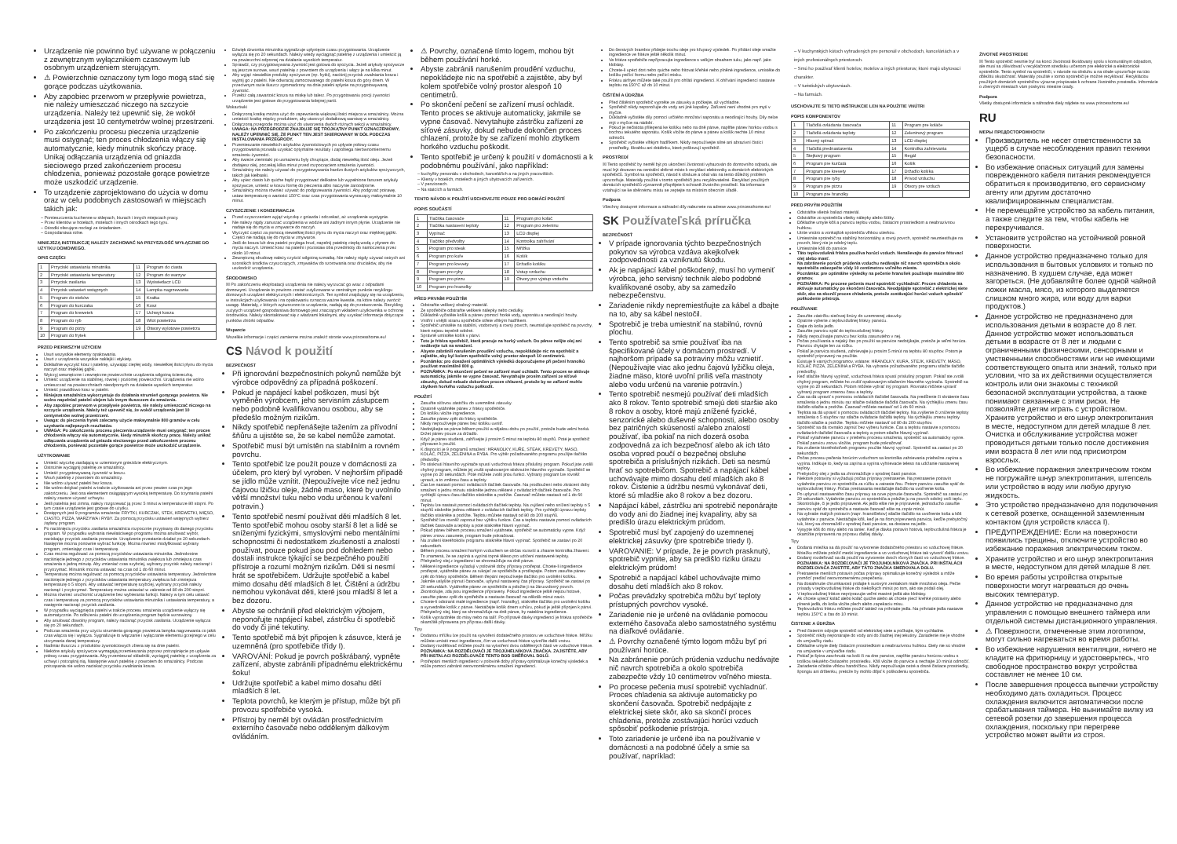Urządzenie nie powinno być używane w połączeniu z zewnętrznym wyłącznikiem czasowym lub osobnym urządzeniem sterującym.
⚠ Powierzchnie oznaczony tym logo mogą stać się gorące podczas użytkowania.
Aby zapobiec przerwom w przepływie powietrza, nie należy umieszczać niczego na szczycie urządzenia. Należy też upewnić się, że wokół urządzenia jest 10 centymetrów wolnej przestrzeni.
Po zakończeniu procesu pieczenia urządzenie musi ostygnąć; ten proces chłodzenia włączy się automatycznie, kiedy minutnik skończy pracę. Unikaj odłączania urządzenia od gniazda sieciowego przed zakończeniem procesu chłodzenia, ponieważ pozostałe gorące powietrze może uszkodzić urządzenie.
To urządzenie zaprojektowano do użycia w domu oraz w celu podobnych zastosowań w miejscach takich jak:
– Pomieszczenia kuchenne w sklepach, biurach i innych miejscach pracy.
– Przez klientów w hotelach, motelach i innych ośrodkach tego typu.
– Ośrodki oferujące noclegi ze śniadaniem.
– Gospodarstwa rolne.
NINIEJSZĄ INSTRUKCJĘ NALEŻY ZACHOWAĆ NA PRZYSZŁOŚĆ WYŁĄCZNIE DO UŻYTKU DOMOWEGO.
OPIS CZĘŚCI
| 1 | Przyciski ustawiania minutnika | 11 | Program do ciasta |
| 2 | Przyciski ustawiania temperatury | 12 | Program do warzyw |
| 3 | Przycisk zasilania | 13 | Wyświetlacz LCD |
| 4 | Przycisk ustawień wstępnych | 14 | Lampka nagrzewania |
| 5 | Program do steków | 15 | Kratka |
| 6 | Program do kurczaka | 16 | Kosz |
| 7 | Program do krewetek | 17 | Uchwyt kosza |
| 8 | Program do ryb | 18 | Wlot powietrza |
| 9 | Program do pizzy | 19 | Otwory wylotowe powietrza |
| 10 | Program do frytek | | |
PRZED PIERWSZYM UŻYCIEM
Usuń wszystkie elementy opakowania.
Usuń z urządzenia wszystkie naklejki i etykiety.
Dokładnie wyczyść kosz i patelnię, używając ciepłej wody, niewielkiej ilości płynu do mycia naczyń oraz miękkiej gąbki.
Wytrzyj wewnętrzne i zewnętrzne powierzchnie urządzenia wilgotną ściereczką.
Umieść urządzenie na stabilnej, równej i poziomej powierzchni. Urządzenia nie wolno umieszczać na powierzchniach nieodpornych na działanie wysokich temperatur.
Umieść prawidłowo kosz w patelni.
Niniejsza smażalnica wykorzystuje do działania strumień gorącego powietrza. Nie wolno napełniać patelni olejem lub innym tłuszczem do smażenia.
Aby zapobiec przerwom w przepływie powietrza, nie należy umieszczać niczego na szczycie urządzenia. Należy też upewnić się, że wokół urządzenia jest 10 centymetrów wolnej przestrzeni.
Uwaga: do pieczenia frytek zalecamy użycie maksymalnie 800 gramów w celu uzyskania najlepszych rezultatów.
UWAGA: Po zakończeniu procesu pieczenia urządzenie musi ostygnąć; ten proces chłodzenia włączy się automatycznie, kiedy minutnik skończy pracę. Należy unikać odłączania urządzenia od gniazda sieciowego przed zakończeniem procesu chłodzenia, ponieważ pozostałe gorące powietrze może uszkodzić urządzenie.
UŻYTKOWANIE
Umieść wtyczkę zasilającą w uziemionym gnieździe elektrycznym.
Ostrożnie wyciągnij patelnię ze smażalnicy.
Umieść przygotowywaną żywność w koszu.
Wsuń patelnię z powrotem do smażalnicy.
Nie wolno używać patelni bez kosza.
Nie wolno dotykać patelni w trakcie użytkowania ani przez pewien czas po jego zakończeniu. Jest ona elementem osiągającym wysoką temperaturę. Do trzymania patelni należy zawsze używać uchwytu.
Jeśli patelnia jest zimna, należy rozgrzewać ją przez 5 minut w temperaturze 80 stopni. Po tym czasie urządzenie jest gotowe do użytku.
Dostępnych jest 9 programów smażenia: FRYTKI, KURCZAK, STEK, KREWETKI, MIĘSO, CIASTO, PIZZA, WARZYWA i RYBY. Za pomocą przycisku ustawień wstępnych wybierz żądany program.
Po naciśnięciu przycisku zasilania smażalnica rozpocznie przypisany do danego przycisku program. W przypadku wybrania niewłaściwego programu można anulować wybór, naciskając przycisk zasilania ponownie. Urządzenie przestanie działać po 20 sekundach. Następnie można ponownie wybrać funkcję. Można również modyfikować wybrany program, zmieniając czas i temperaturę.
Czas można regulować za pomocą przycisków ustawiania minutnika. Jednokrotne naciśnięcie jednego z przycisków ustawiania minutnika zwiększa lub zmniejsza czas smażenia o jedną minutę. Aby zmieniać czas szybciej, wybrany przycisk należy nacisnąć i przytrzymać. Minutnik można ustawiać na czas od 1 do 60 minut.
Temperaturę można regulować za pomocą przycisków ustawiania temperatury. Jednokrotne naciśnięcie jednego z przycisków ustawiania temperatury zwiększa lub zmniejsza temperaturę o 5 stopni. Aby ustawiać temperaturę szybciej, wybrany przycisk należy nacisnąć i przytrzymać. Temperaturę można ustawiać w zakresie od 80 do 200 stopni.
Można również uruchomić urządzenie bez wybierania funkcji. Należy w tym celu ustawić czas i temperaturę za pomocą przycisków ustawiania minutnika i ustawiania temperatury, a następnie nacisnąć przycisk zasilania.
W przypadku wyciągnięcia patelni w trakcie procesu smażenia urządzenie wyłączy się automatycznie. Po odłożeniu patelni do urządzenia program będzie wznowiony.
Aby anulować dowolny program, należy nacisnąć przycisk zasilania. Urządzenie wyłącza się po 20 sekundach.
Podczas smażenia przy użyciu strumienia gorącego powietrza lampka nagrzewania co jakiś czas włącza się i wyłącza. Sygnalizuje to włączanie i wyłączanie elementu grzejnego w celu utrzymania danej temperatury.
Nadmiar tłuszczu z produktów żywnościowych zbiera się na dnie patelni.
Niektóre artykuły spożywcze wymagają przemieszania poprzez potrząśnięcie po upływie połowy czasu przygotowania. Aby przemieszać składniki, wyciągnij patelnię z urządzenia za uchwyt i potrząśnij nią. Następnie wsuń patelnię z powrotem do smażalnicy. Podczas potrząsania nie wolno naciskać przycisku zwalniania kosza.
Dźwięk dzwonka minutnika sygnalizuje upłynięcie czasu przygotowania. Urządzenie wyłącza się po 20 sekundach. Należy wtedy wyciągnąć patelnię z urządzenia i umieścić ją na powierzchni odpornej na działanie wysokich temperatur.
Sprawdź, czy przygotowywana żywność jest gotowa do spożycia. Jeżeli artykuły spożywcze są jeszcze surowe, wsuń patelnię z powrotem do urządzenia i włącz je na kilka minut.
Aby wyjąć niewielkie produkty spożywcze (np. frytki), naciśnij przycisk zwalniania kosza i wyjmij go z patelni. Nie odwracaj zamocowanego do patelni kosza do góry dnem. W przeciwnym razie tłuszcz zgromadzony na dnie patelni spłynie na przygotowywaną żywność.
Przełóż całą zawartość kosza na miskę lub talerz. Po przygotowaniu porcji żywności urządzenie jest gotowe do przygotowania kolejnej partii.
Wskazówki
Dołączoną kratkę można użyć do zapewnienia większej ilości miejsca w smażalnicy. Można umieścić kratkę między produktem, aby utworzyć dodatkową warstwę w smażalnicy.
Dołączoną przegrodę można użyć do utworzenia dwóch różnych sekcji w smażalnicy. UWAGA: NA PRZEGRODZIE ZNAJDUJE SIĘ TRÓJKĄTNY PUNKT OZNACZENIOWY, NALEŻY UPEWNIĆ SIĘ, ŻE PUNKT TEN JEST SKIEROWANY W DÓŁ PODCZAS INSTALOWANIA PRZEGRODY.
Przemieszanie niewielkich artykułów żywnościowych po upływie połowy czasu przygotowania pozwala uzyskać optymalne rezultaty i zapobiega nierównomiernemu smażeniu żywności.
Aby świeże ziemniaki po usmażeniu były chrupiące, dodaj niewielką ilość oleju. Jeżeli dodajesz olej, poczekaj kilka minut przed rozpoczęciem smażenia żywności.
Smażalnicy nie należy używać do przygotowywania bardzo tłustych artykułów spożywczych, takich jak kiełbaski.
Aby upiec ciasto lub quiche bądź przygotować delikatne lub wypełnione farszem artykuły spożywcze, umieść w koszu formę do pieczenia albo naczynie żaroodporne.
Smażalnicy można również używać do podgrzewania żywności. Aby podgrzać potrawę, ustaw temperaturę o wartości 150°C oraz czas przygotowania wynoszący maksymalnie 10 minut.
CZYSZCZENIE I KONSERWACJA
Przed czyszczeniem wyjąć wtyczkę z gniazda i odczekać, aż urządzenie wystygnie.
Nie należy nigdy zanurzać urządzenia w wodzie ani żadnym innym płynie. Urządzenie nie nadaje się do mycia w zmywarce do naczyń.
Wyczyść części za pomocą niewielkiej ilości płynu do mycia naczyń oraz miękkiej gąbki. Części nie nadają się do mycia w zmywarce.
Jeśli do kosza lub dna patelni przylega brud, napełnij patelnię ciepłą wodą z płynem do mycia naczyń. Umieść kosz na patelni i pozostaw oba przedmioty do namoczenia przez około 10 minut.
Zewnętrzną obudowę należy czyścić wilgotną szmatką. Nie należy nigdy używać ostrych ani szorstkich środków czyszczących, zmywaków do szorowania oraz druciaków, aby nie uszkodzić urządzenia.
ŚRODOWISKO
☒ Po zakończeniu eksploatacji urządzenia nie należy wyrzucać go wraz z odpadami domowymi. Urządzenie to powinno zostać zutylizowane w centralnym punkcie recyklingu domowych urządzeń elektrycznych i elektronicznych. Ten symbol znajdujący się na urządzeniu, w instrukcjach użytkowania i na opakowaniu oznacza ważne kwestie, na które należy zwrócić uwagę. Materiały, z których wytworzono to urządzenie, nadają się do przetworzenia. Recykling zużytych urządzeń gospodarstwa domowego jest znaczącym wkładem użytkownika w ochronę środowiska. Należy skontaktować się z władzami lokalnymi, aby uzyskać informacje dotyczące punktów zbiórki odpadów.
Wsparcie
Wszelkie informacje i części zamienne można znaleźć stronie www.princesshome.eu!
CS Návod k použití
BEZPEČNOST
Při ignorování bezpečnostních pokynů nemůže být výrobce odpovědný za případná poškození.
Pokud je napájecí kabel poškozen, musí být vyměněn výrobcem, jeho servisním zástupcem nebo podobně kvalifikovanou osobou, aby se předešlo možným rizikům.
Nikdy spotřebič nepřenášejte tažením za přívodní šňůru a ujistěte se, že se kabel nemůže zamotat.
Spotřebič musí být umístěn na stabilním a rovném povrchu.
Tento spotřebič lze použít pouze v domácnosti za účelem, pro který byl vyroben. V nejhorším případě se jídlo může vznítit. (Nepoužívejte více než jednu čajovou lžičku oleje, žádné maso, které by uvolnilo větší množství tuku nebo vodu určenou k vaření potravin.)
Tento spotřebič nesmí používat děti mladších 8 let. Tento spotřebič mohou osoby starší 8 let a lidé se sníženými fyzickými, smyslovými nebo mentálními schopnostmi či nedostatkem zkušeností a znalostí používat, pouze pokud jsou pod dohledem nebo dostali instrukce týkající se bezpečného použití přístroje a rozumí možným rizikům. Děti si nesmí hrát se spotřebičem. Udržujte spotřebič a kabel mimo dosahu dětí mladších 8 let. Čištění a údržbu nemohou vykonávat děti, které jsou mladší 8 let a bez dozoru.
Abyste se ochránili před elektrickým výbojem, neponořujte napájecí kabel, zástrčku či spotřebič do vody či jiné tekutiny.
Tento spotřebič má být připojen k zásuvce, která je uzemněná (pro spotřebiče třídy I).
VAROVÁNÍ: Pokud je povrch poškrábaný, vypněte zařízení, abyste zabránili případnému elektrickému šoku!
Udržujte spotřebič a kabel mimo dosahu dětí mladších 8 let.
Teplota povrchů, ke kterým je přístup, může být při provozu spotřebiče vysoká.
Přístroj by neměl být ovládán prostřednictvím externího časovače nebo odděleným dálkovým ovládáním.
⚠ Povrchy, označené tímto logem, mohou být během používání horké.
Abyste zabránili narušením proudění vzduchu, nepokládejte nic na spotřebič a zajistěte, aby byl kolem spotřebiče volný prostor alespoň 10 centimetrů.
Po skončení pečení se zařízení musí ochladit. Tento proces se aktivuje automaticky, jakmile se vypne časovač. Nevytahujte zástrčku zařízení ze síťové zásuvky, dokud nebude dokončen proces chlazení, protože by se zařízení mohlo zbytkem horkého vzduchu poškodit.
Tento spotřebič je určený k použití v domácnosti a k podobnému používání, jako například:
– kuchyňky personálu v obchodech, kancelářích a na jiných pracovištích.
– Klienty v hotelích, motelech a jiných ubytovacích zařízeních.
– V penzionech.
– Na statcích a farmách.
TENTO NÁVOD K POUŽITÍ USCHOVEJTE POUZE PRO DOMÁCÍ POUŽITÍ
POPIS SOUČÁSTÍ
| 1 | Tlačítka časovače | 11 | Program pro koláč |
| 2 | Tlačítka nastavení teploty | 12 | Program pro zeleninu |
| 3 | Vypínač | 13 | LCD displej |
| 4 | Tlačítko předvolby | 14 | Kontrolka zahřívání |
| 5 | Program pro steak | 15 | Mřížka |
| 6 | Program pro kuře | 16 | Košík |
| 7 | Program pro krevety | 17 | Držadlo košíku |
| 8 | Program pro ryby | 18 | Vstup vzduchu |
| 9 | Program pro pizzu | 19 | Otvory pro výstup vzduchu |
| 10 | Program pro hranolky | | |
PŘED PRVNÍM POUŽITÍM
Odstraňte veškerý obalový materiál.
Ze spotřebiče odstraňte veškeré nálepky nebo cedulky.
Důkladně vyčistěte košík a pánev pomocí horké vody, saponátu a neodírající houby.
Vnitřní i vnější stranu spotřebiče otřete vlhkým hadříkem.
Spotřebič umístěte na stabilní, vodorovný a rovný povrch, neumisťujte spotřebič na povrchy, které nejsou tepelně odolné.
Správně umístěte košík v pánvi.
Toto je fritéza spotřebič, která pracuje na horký vzduch. Do pánve nelijte olej ani nedávejte tuk na smažení.
Abyste zabránili narušením proudění vzduchu, nepokládejte nic na spotřebič a zajistěte, aby byl kolem spotřebiče volný prostor alespoň 10 centimetrů.
Poznámka: pro dosažení optimálních výsledků doporučujeme při pečení hranolků používat maximálně 800 g.
POZNÁMKA: Po skončení pečení se zařízení musí ochladit. Tento proces se aktivuje automaticky, jakmile se vypne časovač. Nevytahujte prosím zařízení ze síťové zásuvky, dokud nebude dokončen proces chlazení, protože by se zařízení mohlo zbytkem horkého vzduchu poškodit.
POUŽITÍ
Zasuňte síťovou zástrčku do uzemněné zásuvky.
Opatrně vytáhněte pánev z fritézy spotřebiče.
Do košíku vložte ingredience.
Zasuňte pánev zpět do fritézy spotřebiče.
Nikdy nepoužívejte pánev bez košíku uvnitř.
Nedotýkejte se pánve během použití a nějakou dobu po použití, protože bude velmi horká. Držet pánev pouze za držadlo.
Když je pánev studená, zahřívejte ji prosím 5 minut na teplotu 80 stupňů. Poté je spotřebič připraven k použití.
K dispozici je 9 programů smažení: HRANOLKY, KUŘE, STEAK, KREVETY, MASO, KOLÁČ, PIZZA, ZELENINA a RYBA. Pro výběr požadovaného programu použijte tlačítko předvolby.
Po stisknutí hlavního vypínače spustí vzduchová fritéza příslušný program. Pokud jste zvolili chybný program, můžete jej zrušit opakovaným stisknutím hlavního vypínače. Spotřebič se vypne po 20 sekundách. Poté můžete zvolit jinou funkci. Vybraný program lze rovněž upravit, a to změnou času a teploty.
Čas lze nastavit pomocí ovládacích tlačítek časovače. Na prodloužení nebo zkrácení doby smažení o jednu minutu stiskněte jednou některé z ovládacích tlačítek časovače. Pro rychlejší úpravu času tlačítko stiskněte a podržte. Časovač můžete nastavit od 1 do 60 minut.
Teplotu lze nastavit pomocí ovládacích tlačítek teploty. Na zvýšení nebo snížení teploty o 5 stupňů stiskněte jednou některé z ovládacích tlačítek teploty. Pro rychlejší úpravu teploty tlačítko stiskněte a podržte. Teplotu můžete nastavit od 80 do 200 stupňů.
Spotřebič lze rovněž zapnout bez výběru funkce. Čas a teplotu nastavte pomocí ovládacích tlačítek časovače a teploty a poté stiskněte hlavní vypínač.
Pokud pánev během procesu smažení vytáhnete, spotřebič se automaticky vypne. Když pánev znovu zasunete, program bude pokračovat.
Na zrušení kteréhokoliv programu stiskněte hlavní vypínač. Spotřebič se zastaví po 20 sekundách.
Během procesu smažení horkým vzduchem se občas rozsvítí a zhasne kontrolka žhavení. To znamená, že se zapíná a vypíná topné těleso pro udržení nastavené teploty.
Přebytečný olej z ingrediencí se shromažďuje na dně pánve.
Některé ingredience vyžadují v polovině doby přípravy protřepat. Chcete-li ingredience protřepat, vytáhněte pánev za rukojeť ze spotřebiče a protřepejte. Potom zasuňte pánev zpět do fritézy spotřebiče. Během třepání nepoužívejte tlačítko pro uvolnění košíku.
Jakmile uslyšíte pípnutí časovače, uplynul nastavený čas přípravy. Spotřebič se zastaví po 20 sekundách. Vytáhněte pánev ze spotřebiče a položte ji na žáruvzdorný povrch.
Zkontrolujte, zda jsou ingredience připraveny. Pokud ingredience ještě nejsou hotové, zasuňte pánev zpět do spotřebiče a nastavte časovač na několik minut navíc.
Chcete-li odstranit malé ingredience (např. hranolky), stiskněte tlačítko pro uvolnění košíku a vyzvedněte košík z pánve. Neotáčejte košík dnem vzhůru, pokud je ještě připojen k pánvi. Přebytečný olej, který se shromažďuje na dně pánve, by nateklna ingredience.
Košík vyprázdněte do mísy nebo na talíř. Po přípravě dávky ingrediencí je fritéza spotřebiče okamžitě připravena pro přípravu další dávky.
Tipy
Dodanou mřížku lze použít na vytvoření dodatečného prostoru ve vzduchové fritéze. Mřížku můžete umístit mezi ingredience, čím ve vzduchové fritéze vytvoříte další vrstvu.
Dodaný rozdělovač můžete použít na vytvoření dvou oddělených částí ve vzduchové fritéze. POZNÁMKA: NA ROZDĚLOVAČI JE TROJÚHELNÍKOVÁ ZNAČKA. ZAJISTĚTE, ABY PŘI INSTALACI ROZDĚLOVAČE TENTO BOD SMĚŘOVAL DOLŮ.
Protřepání menších ingrediencí v polovině doby přípravy optimalizuje konečný výsledek a může pomoci zabránit nerovnoměrnému smažení ingrediencí.
Do čerstvých brambor přidejte trochu oleje pro křupavý výsledek. Po přidání oleje smažte ingredience ve fritéze ještě několik minut.
Ve fritéze spotřebiče nepřipravujte ingredience s velkým obsahem tuku, jako např. jako klobásy.
Chcete-li upéct dort nebo quiche nebo fritovat křehké nebo plněné ingredience, umístěte do košíku pečící formu nebo pečící misku.
Fritézu airfryer můžete také použít pro ohřátí ingrediencí. K ohřívání ingrediencí nastavte teplotu na 150°C až do 10 minut.
ČIŠTĚNÍ A ÚDRŽBA
Před čištěním spotřebič vypněte ze zásuvky a počkejte, až vychladne.
Spotřebič nikdy neponořujte do vody ani jiné kapaliny. Zařízení není vhodné pro mytí v myčce.
Důkladně vyčistěte díly pomocí určitého množství saponátu a neodírající houby. Díly nelze mýt v myčce na nádobí.
Pokud je nečistota přilepená ke košíku nebo na dně pánve, naplňte pánev horkou vodou s trochou tekutého saponátu. Košík vložte do pánve a pánev a košík nechte 10 minut odmočit.
Spotřebič vyčistěte vlhkým hadříkem. Nikdy nepoužívejte silné ani abrazivní čistící prostředky, škrabku ani drátěnku, které poškozují spotřebič.
PROSTŘEDÍ
☒ Tento spotřebič by neměl být po ukončení životnosti vyhazován do domovního odpadu, ale musí být dovezen na centrální sběrné místo k recyklaci elektroniky a domácích elektrických spotřebičů. Symbol na spotřebiči, návod k obsluze a obal vás na tento důležitý problém upozorňuje. Materiály použité v tomto spotřebiči jsou recyklovatelné. Recyklací použitých domácích spotřebičů významně přispějete k ochraně životního prostředí. Na informace vztahující se ke sběrnému místu se zeptejte na místním obecním úřadě.
Podpora
Všechny dostupné informace a náhradní díly naleznete na adrese www.princesshome.eu!
SK Používateľská príručka
BEZPEČNOSŤ
V prípade ignorovania týchto bezpečnostných pokynov sa výrobca vzdáva akejkoľvek zodpovednosti za vzniknutú škodu.
Ak je napájací kábel poškodený, musí ho vymeniť výrobca, jeho servisný technik alebo podobné kvalifikované osoby, aby sa zamedzilo nebezpečenstvu.
Zariadenie nikdy nepremiestňujte za kábel a dbajte na to, aby sa kábel nestočil.
Spotrebič je treba umiestniť na stabilnú, rovnú plochu.
Tento spotrebič sa smie používať iba na špecifikované účely v domácom prostredí. V najhoršom prípade sa potraviny môžu vznietiť. (Nepoužívajte viac ako jednu čajovú lyžičku oleja, žiadne mäso, ktoré uvoľní príliš veľa mastnoty alebo vodu určenú na varenie potravín.)
Tento spotrebič nesmejú používať deti mladších ako 8 rokov. Tento spotrebič smejú deti staršie ako 8 rokov a osoby, ktoré majú znížené fyzické, senzorické alebo duševné schopnosti, alebo osoby bez patričných skúseností a/alebo znalostí používať, iba pokiaľ na nich dozerá osoba zodpovedná za ich bezpečnosť alebo ak ich táto osoba vopred poučí o bezpečnej obsluhe spotrebiča a príslušných rizikách. Deti sa nesmú hrať so spotrebičom. Spotrebič a napájací kábel uchovávajte mimo dosahu detí mladších ako 8 rokov. Čistenie a údržbu nesmú vykonávať deti, ktoré sú mladšie ako 8 rokov a bez dozoru.
Napájací kábel, zástrčku ani spotrebič neponárajte do vody ani do žiadnej inej kvapaliny, aby sa predišlo úrazu elektrickým prúdom.
Spotrebič musí byť zapojený do uzemnenej elektrickej zásuvky (pre spotrebiče triedy I).
VAROVANIE: V prípade, že je povrch prasknutý, spotrebič vypnite, aby sa predišlo riziku úrazu elektrickým prúdom!
Spotrebič a napájací kábel uchovávajte mimo dosahu detí mladších ako 8 rokov.
Počas prevádzky spotrebiča môžu byť teploty prístupných povrchov vysoké.
Zariadenie nie je určené na ovládanie pomocou externého časovača alebo samostatného systému na diaľkové ovládanie.
⚠ Povrchy označené týmto logom môžu byť pri používaní horúce.
Na zabránenie porúch prúdenia vzduchu nedávajte nič navrch spotrebiča a okolo spotrebiča zabezpečte vždy 10 centimetrov voľného miesta.
Po procese pečenia musí spotrebič vychladnúť. Proces chladenia sa aktivuje automaticky po skončení časovača. Spotrebič nedpájajte z elektrickej siete skôr, ako sa skončí proces chladenia, pretože zostávajúci horúci vzduch spôsobiť poškodenie prístroja.
Toto zariadenie je určené iba na používanie v domácnosti a na podobné účely a smie sa používať, napríklad:
– V kuchynských kútoch vyhradených pre personál v obchodoch, kanceláriách a v iných profesionálnych priestoroch.
– Smú ho používať klienti hotelov, motelov a iných priestorov, ktoré majú ubytovací charakter.
– V turistických ubytovniach.
– Na farmách.
USCHOVAJTE SI TIETO INŠTRUKCIE LEN NA POUŽITIE VNÚTRI
POPIS KOMPONENTOV
| 1 | Tlačidlá ovládania časovača | 11 | Program pre koláče |
| 2 | Tlačidlá ovládania teploty | 12 | Zeleninový program |
| 3 | Hlavný spínač | 13 | LCD displej |
| 4 | Tlačidlá prednastavenia | 14 | Kontrolka zahrievania |
| 5 | Stejkový program | 15 | Regál |
| 6 | Program pre kurčatá | 16 | Košík |
| 7 | Program pre krevety | 17 | Držadlo košíka |
| 8 | Program pre ryby | 18 | Prívod vzduchu |
| 9 | Program pre pizzu | 19 | Otvory pre vzduch |
| 10 | Program pre hranolky | | |
PRED PRVÝM POUŽITÍM
Odstráňte všetok baliaci materiál.
Odstráňte zo spotrebiča všetky nálepky alebo štítky.
Dôkladne umyte kôš a panvicu teplou vodou, čistiacim prostriedkom a neabrazívnou hubkou.
Utrite vnútro a vonkajšok spotrebiča vlhkou utierkou.
Umiestnite spotrebič na stabilný horizontálny a rovný povrch, spotrebič neumiestňujte na povrch, ktorý nie je odolný teplu.
Umiestnite kôš do panvice
Táto teplovzdušná fritéza používa horúci vzduch. Nenalievajte do panvice fritovací olej alebo masť.
Na zabránenie porúch prúdenia vzduchu nedávajte nič navrch spotrebiča a okolo spotrebiča zabezpečte vždy 10 centimetrov voľného miesta.
Poznámka: pre optimálne výsledky na pečenie hranoliek používajte maximálne 800 gramov.
POZNÁMKA: Po procese pečenia musí spotrebič vychladnúť. Proces chladenia sa aktivuje automaticky po skončení časovača. Neodpájajte spotrebič z elektrickej siete skôr, ako sa skončí proces chladenia, pretože zostávajúci horúci vzduch spôsobiť poškodenie prístroja.
POUŽÍVANIE
Zasuňte zástrčku sieťovej šnúry do uzemnenej zásuvky.
Opatrne vyberte z teplovzdušnej fritézy panvicu.
Dajte do koša jedlo.
Zasuňte panvicu späť do teplovzdušnej fritézy.
Nikdy nepoužívajte panvicu bez koša zasunutého v nej.
Počas používania a nejaký čas po použití sa panvice nedotýkajte, pretože je veľmi horúca. Panvicu chytajte len za rúčku.
Pokiaľ je panvica studená, zahrievajte ju prosím 5 minút na teplotu 80 stupňov. Potom je spotrebič pripravený na použitie.
Existuje 9 varných programov, vrátane: HRANOLKY, KURA, STEJK, KREVETY, MÄSO, KOLÁČ PIZZA, ZELENINA a RYBA. Na vybranie požadovaného programu stlačte tlačidlo predvoľby.
Keď stlačíte hlavný vypínač, vzduchová fritéza spustí príslušný program. Pokiaľ ste zvolili chybný program, môžete ho zrušiť opakovaným stlačením hlavného vypínača. Spotrebič sa vypne po 20 sekundách. Potom môžete vybrať iný program. Rovnako môžete upraviť vybraný program zmenou času a teploty.
Čas sa dá upraviť s pomocou ovládacích tlačidiel časovača. Na predĺženie či skrátenie času smaženia o jednu minútu raz stlačte ovládacie tlačidlá časovača. Na rýchlejšiu zmenu času tlačidlo stlačte a podržte. Časovač môžete nastaviť od 1 do 60 minút.
Teplota sa dá upraviť s pomocou ovládacích tlačidiel teploty. Na zvýšenie či zníženie teploty smaženia o 5 stupňov raz stlačte ovládacie tlačidlá teploty. Na rýchlejšiu zmenu teploty tlačidlo stlačte a podržte. Teplotu môžete nastaviť od 80 do 200 stupňov.
Spotrebič sa dá rovnako zapnúť bez výberu funkcie. Čas a teplotu nastavte s pomocou ovládacích tlačidiel časovača a teploty a potom stlačte hlavný vypínač.
Pokiaľ vytiahnete panvicu v priebehu procesu smaženia, spotrebič sa automaticky vypne. Pokiaľ panvicu znovu vložíte, program bude pokračovať.
Na zrušenie ktoréhokoľvek programu použite hlavný vypínač. Spotrebič sa zastaví po 20 sekundách.
Počas procesu pečenia horúcim vzduchom sa kontrolka zahrievania priebežne zapína a vypína. Indikuje to, kedy sa zapína a vypína vyhrievacie teleso na udržanie nastavenej teploty.
Prebytočný olej z jedla sa zhromažďuje v spodnej časti panvice.
Niektoré potraviny si vyžadujú počas prípravy pretrasenie. Na pretrasenie potravín vytiahnite panvicu zo spotrebiča za rúčku a zatraste ňou. Potom panvicu zasuňte späť do teplovzdušnej fritézy. Počas pretriasania nestláčajte tlačidlo na uvoľnenie koša.
Po uplynutí nastaveného času prípravy sa ozve pípnutie časovača. Spotrebič sa zastaví po 20 sekundách. Vytiahnite panvicu zo spotrebiča a položte ju na povrch odolný voči teplu.
Skontrolujte, či je jedlo pripravené. Ak jedlo ešte nie je pripravené, jednoducho zasuňte panvicu späť do spotrebiča a nastavte časovač ešte na zopár minút.
Na vybratie malých potravín (napr. hranolčekov) stlačte tlačidlo na uvoľnenie koša a kôš vytiahnite z panvice. Neotáčajte kôš, keď je na ňom pripevnená panvica, keďže prebytočný tuk, ktorý sa zhromaždil v spodnej časti panvice, sa dostane na jedlo.
Vysypte kôš do misy alebo na tanier. Keď je dávka potravín hotová, teplovzdušná fritéza je okamžite pripravená na prípravu ďalšej dávky.
Tipy
Dodaná mriežka sa dá použiť na vytvorenie dodatočného priestoru vo vzduchovej fritéze. Mriežku môžete položiť medzi ingrediencie a vo vzduchovej fritéze tak vytvoriť ďalšiu vrstvu.
Dodaný rozdeľovač sa dá použiť na vytvorenie dvoch rôznych častí vo vzduchovej fritéze. POZNÁMKA: NA ROZDEĽOVAČI JE TROJUHOLNÍKOVÁ ZNAČKA. PRI INŠTALÁCII ROZDEĽOVAČA ZAISTITE, ABY TÁTO ZNAČKA SMEROVALA DOLU.
Pretrasenie menších potravín počas prípravy optimalizuje konečný výsledok a môže pomôcť predísť nerovnomernému prepečeniu.
Na dosiahnutie chrumkavosti pridajte k surovým zemiakom malé množstvo oleja. Pečte prísady v teplovzdušnej fritéze do niekoľkých minút po tom, ako ste pridali olej.
V teplovzdušnej fritéze nepripravujte veľmi mastné jedlá ako klobásy.
Ak chcete upiecť koláč alebo koláč quiche alebo ak chcete piecť krehké potraviny alebo plnené jedlá, do koša vložte plech alebo zapekaciu misu.
Teplovzdušnú fritézu môžete použiť taktiež na prihriatie jedla. Na prihriatie jedla nastavte teplotu 150°C a čas do 10 minút.
ČISTENIE A ÚDRŽBA
Pred čistením odpojte spotrebič od elektrickej siete a počkajte, kým vychladne.
Spotrebič nikdy neponárajte do vody ani do žiadnej inej tekutiny. Zariadenie nie je vhodné do umývačky riadu.
Dôkladne umyte diely čistiacim prostriedkom a neabrazívnou hubkou. Diely nie sú vhodné na umývanie v umývačke riadu.
Pokiaľ je špina zaschnutá na koši či na dne panvice, naplňte panvicu horúcou vodou s troškou tekutého čistiaceho prostriedku. Kôš vložte do panvice a nechajte 10 minút odmočiť.
Zariadenie očistite vlhkou handričkou. Nikdy nepoužívajte ostré a drsné čistiace prostriedky, špongiu ani drôtenku, pretože by mohlo dôjsť k poškodeniu spotrebiča.
ŽIVOTNÉ PROSTREDIE
☒ Tento spotrebič nesmie byť na konci životnosti likvidovaný spolu s komunálnym odpadom, ale musí sa zlikvidovať v recyklačnom stredisku určenom pre elektrické a elektronické spotrebiče. Tento symbol na spotrebiči, v návode na obsluhu a na obale upozorňuje na túto dôležitú skutočnosť. Materiály použité v tomto spotrebiči je možné recyklovať. Recykláciou použitých domácich spotrebičov výrazne prispievate k ochrane životného prostredia. Informácie o zberných miestach vám poskytnú miestne úrady.
Podpora
Všetky dostupné informácie a náhradné diely nájdete na www.princesshome.eu!
RU
МЕРЫ ПРЕДОСТОРОЖНОСТИ
Производитель не несет ответственности за ущерб в случае несоблюдения правил техники безопасности.
Во избежание опасных ситуаций для замены поврежденного кабеля питания рекомендуется обратиться к производителю, его сервисному агенту или другим достаточно квалифицированным специалистам.
Не перемещайте устройство за кабель питания, а также следите за тем, чтобы кабель не перекручивался.
Установите устройство на устойчивой ровной поверхности.
Данное устройство предназначено только для использования в бытовых условиях и только по назначению. В худшем случае, еда может загореться. (Не добавляйте более одной чайной ложки масла, мясо, из которого выделяется слишком много жира, или воду для варки продуктов.)
Данное устройство не предназначено для использования детьми в возрасте до 8 лет. Данное устройство может использоваться детьми в возрасте от 8 лет и людьми с ограниченными физическими, сенсорными и умственными способностями или не имеющими соответствующего опыта или знаний, только при условии, что за их действиями осуществляется контроль или они знакомы с техникой безопасной эксплуатации устройства, а также понимают связанные с этим риски. Не позволяйте детям играть с устройством. Храните устройство и его шнур электропитания в месте, недоступном для детей младше 8 лет. Очистка и обслуживание устройства может проводиться детьми только после достижения ими возраста 8 лет или под присмотром взрослых.
Во избежание поражения электрическим током не погружайте шнур электропитания, штепсель или устройство в воду или любую другую жидкость.
Это устройство предназначено для подключения к сетевой розетке, оснащенной заземленным контактом (для устройств класса I).
ПРЕДУПРЕЖДЕНИЕ: Если на поверхности появились трещины, отключите устройство во избежание поражения электрическим током.
Храните устройство и его шнур электропитания в месте, недоступном для детей младше 8 лет.
Во время работы устройства открытые поверхности могут нагреваться до очень высоких температур.
Данное устройство не предназначено для управления с помощью внешнего таймера или отдельной системы дистанционного управления.
⚠ Поверхности, отмеченные этим логотипом, могут сильно нагреваться во время работы.
Во избежание нарушения вентиляции, ничего не кладите на фритюрницу и удостоверьтесь, что свободное пространство вокруг устройства составляет не менее 10 см.
После завершения процесса выпечки устройству необходимо дать охладиться. Процесс охлаждения включится автоматически после срабатывания таймера. Не вынимайте вилку из сетевой розетки до завершения процесса охлаждения, поскольку при перегреве устройство может выйти из строя.